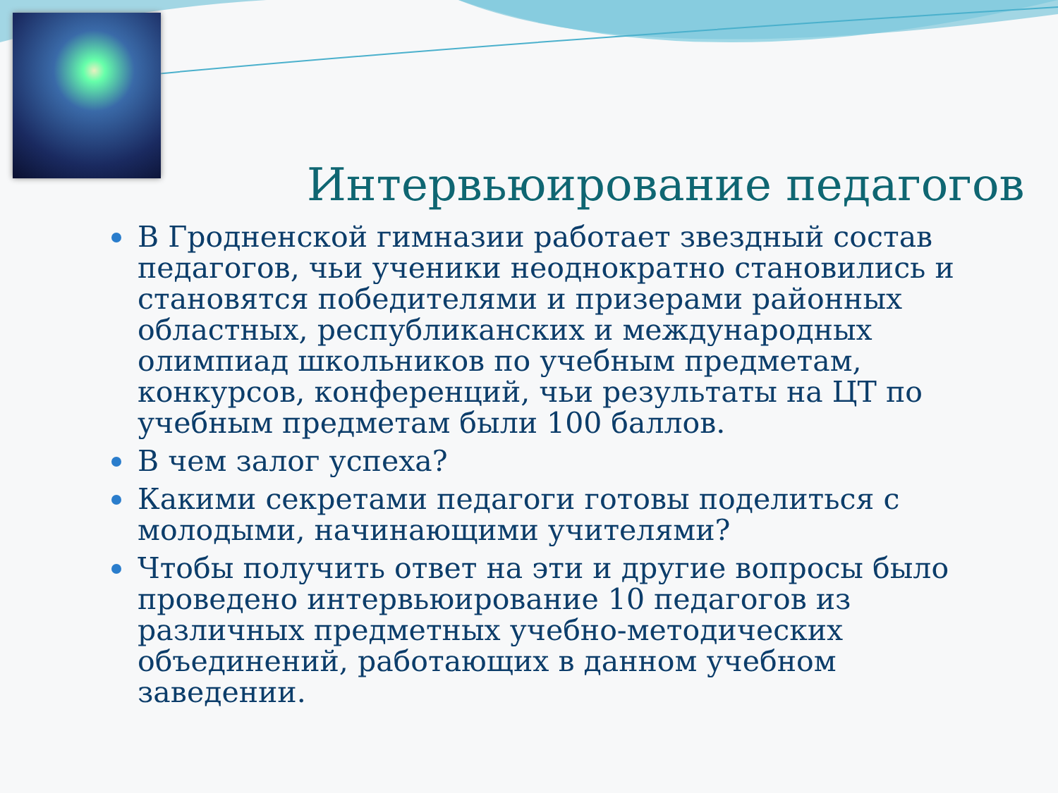Интервьюирование педагогов
В Гродненской гимназии работает звездный состав педагогов, чьи ученики неоднократно становились и становятся победителями и призерами районных областных, республиканских и международных олимпиад школьников по учебным предметам, конкурсов, конференций, чьи результаты на ЦТ по учебным предметам были 100 баллов.
В чем залог успеха?
Какими секретами педагоги готовы поделиться с молодыми, начинающими учителями?
Чтобы получить ответ на эти и другие вопросы было проведено интервьюирование 10 педагогов из различных предметных учебно-методических объединений, работающих в данном учебном заведении.